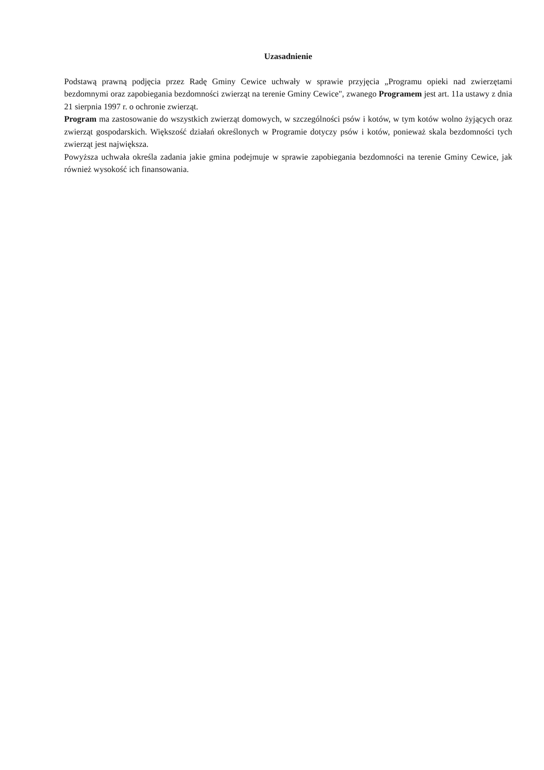Uzasadnienie
Podstawą prawną podjęcia przez Radę Gminy Cewice uchwały w sprawie przyjęcia „Programu opieki nad zwierzętami bezdomnymi oraz zapobiegania bezdomności zwierząt na terenie Gminy Cewice", zwanego Programem jest art. 11a ustawy z dnia 21 sierpnia 1997 r. o ochronie zwierząt.
Program ma zastosowanie do wszystkich zwierząt domowych, w szczególności psów i kotów, w tym kotów wolno żyjących oraz zwierząt gospodarskich. Większość działań określonych w Programie dotyczy psów i kotów, ponieważ skala bezdomności tych zwierząt jest największa.
Powyższa uchwała określa zadania jakie gmina podejmuje w sprawie zapobiegania bezdomności na terenie Gminy Cewice, jak również wysokość ich finansowania.